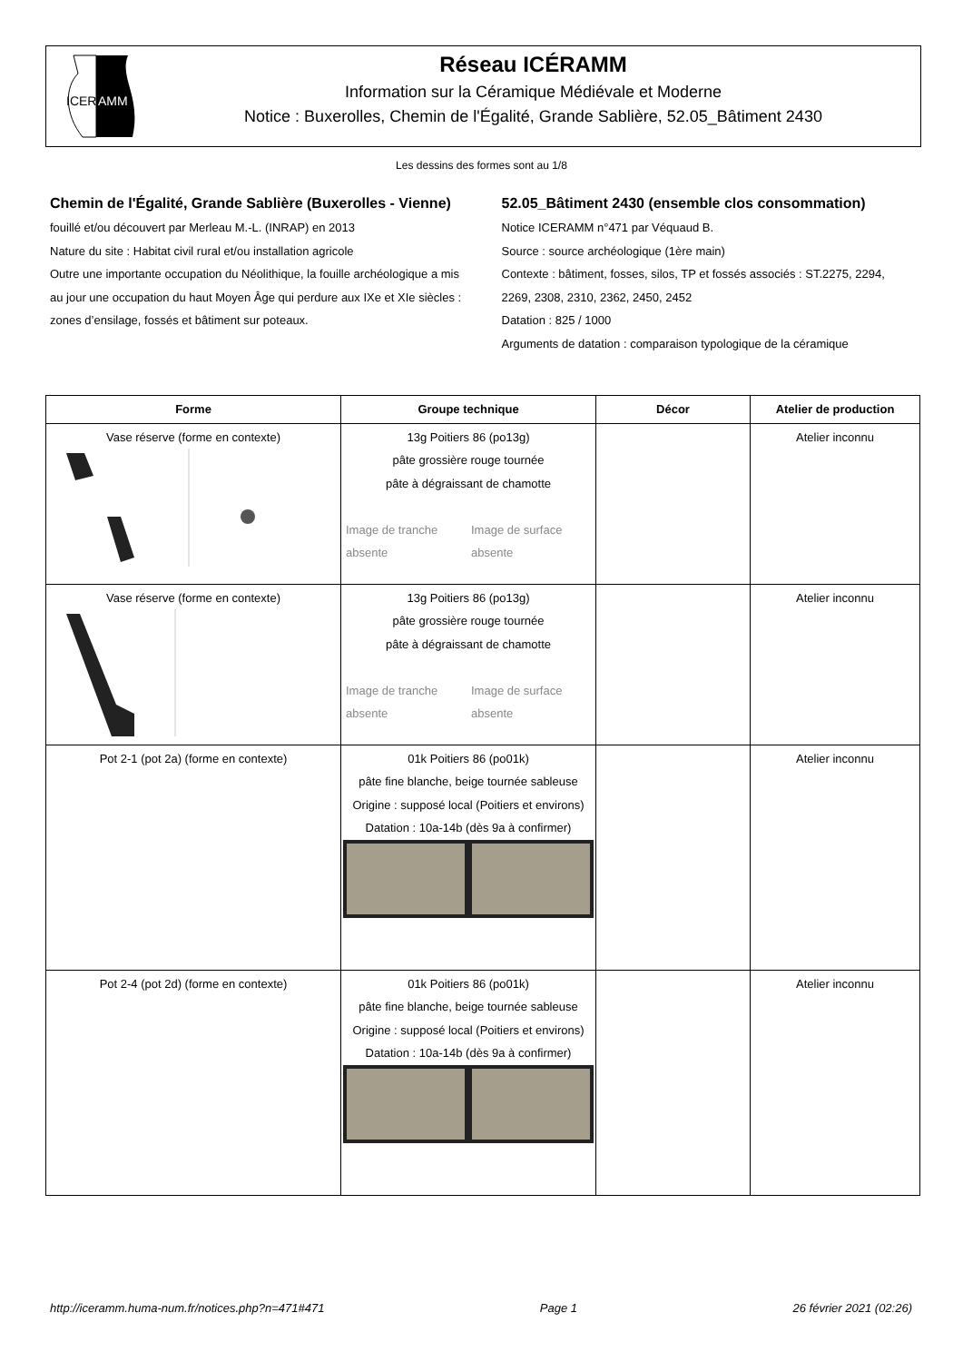ICER
AMM
Réseau ICÉRAMM
Information sur la Céramique Médiévale et Moderne
Notice : Buxerolles, Chemin de l'Égalité, Grande Sablière, 52.05_Bâtiment 2430
Les dessins des formes sont au 1/8
Chemin de l'Égalité, Grande Sablière (Buxerolles - Vienne)
fouillé et/ou découvert par Merleau M.-L. (INRAP) en 2013
Nature du site : Habitat civil rural et/ou installation agricole
Outre une importante occupation du Néolithique, la fouille archéologique a mis au jour une occupation du haut Moyen Âge qui perdure aux IXe et XIe siècles : zones d’ensilage, fossés et bâtiment sur poteaux.
52.05_Bâtiment 2430 (ensemble clos consommation)
Notice ICERAMM n°471 par Véquaud B.
Source : source archéologique (1ère main)
Contexte : bâtiment, fosses, silos, TP et fossés associés : ST.2275, 2294, 2269, 2308, 2310, 2362, 2450, 2452
Datation : 825 / 1000
Arguments de datation : comparaison typologique de la céramique
| Forme | Groupe technique | Décor | Atelier de production |
| --- | --- | --- | --- |
| Vase réserve (forme en contexte) | 13g Poitiers 86 (po13g) pâte grossière rouge tournée pâte à dégraissant de chamotte Image de tranche absente Image de surface absente | | Atelier inconnu |
| Vase réserve (forme en contexte) | 13g Poitiers 86 (po13g) pâte grossière rouge tournée pâte à dégraissant de chamotte Image de tranche absente Image de surface absente | | Atelier inconnu |
| Pot 2-1 (pot 2a) (forme en contexte) | 01k Poitiers 86 (po01k) pâte fine blanche, beige tournée sableuse Origine : supposé local (Poitiers et environs) Datation : 10a-14b (dès 9a à confirmer) | | Atelier inconnu |
| Pot 2-4 (pot 2d) (forme en contexte) | 01k Poitiers 86 (po01k) pâte fine blanche, beige tournée sableuse Origine : supposé local (Poitiers et environs) Datation : 10a-14b (dès 9a à confirmer) | | Atelier inconnu |
http://iceramm.huma-num.fr/notices.php?n=471#471 Page 1 26 février 2021 (02:26)